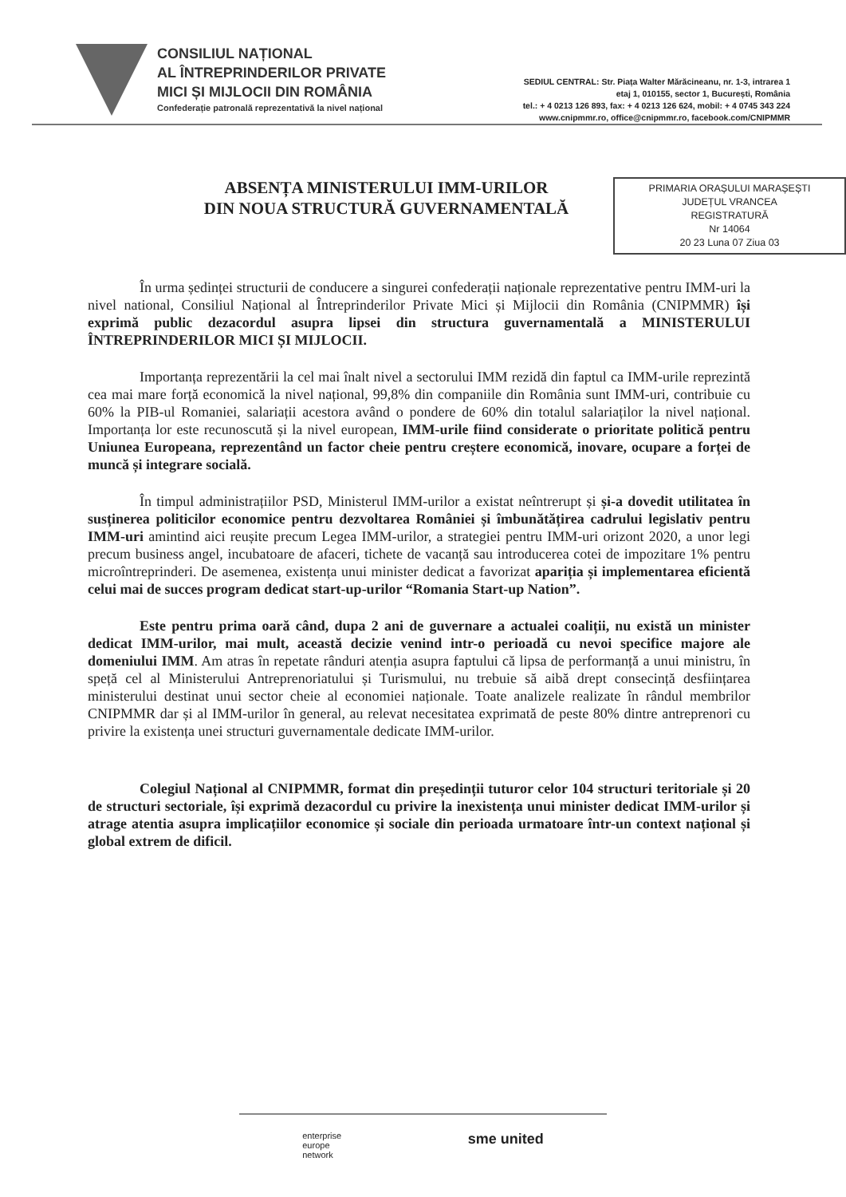CONSILIUL NAȚIONAL
AL ÎNTREPRINDERILOR PRIVATE
MICI ȘI MIJLOCII DIN ROMÂNIA
Confederație patronală reprezentativă la nivel național
SEDIUL CENTRAL: Str. Piața Walter Mărăcineanu, nr. 1-3, intrarea 1
etaj 1, 010155, sector 1, București, România
tel.: + 4 0213 126 893, fax: + 4 0213 126 624, mobil: + 4 0745 343 224
www.cnipmmr.ro, office@cnipmmr.ro, facebook.com/CNIPMMR
ABSENȚA MINISTERULUI IMM-URILOR
DIN NOUA STRUCTURĂ GUVERNAMENTALĂ
PRIMARIA ORAȘULUI MARAȘEȘTI
JUDEȚUL VRANCEA
REGISTRATURĂ
Nr 14064
20 23 Luna 07 Ziua 03
În urma ședinței structurii de conducere a singurei confederații naționale reprezentative pentru IMM-uri la nivel national, Consiliul Național al Întreprinderilor Private Mici și Mijlocii din România (CNIPMMR) își exprimă public dezacordul asupra lipsei din structura guvernamentală a MINISTERULUI ÎNTREPRINDERILOR MICI ȘI MIJLOCII.
Importanța reprezentării la cel mai înalt nivel a sectorului IMM rezidă din faptul ca IMM-urile reprezintă cea mai mare forță economică la nivel național, 99,8% din companiile din România sunt IMM-uri, contribuie cu 60% la PIB-ul Romaniei, salariații acestora având o pondere de 60% din totalul salariaților la nivel național. Importanța lor este recunoscută și la nivel european, IMM-urile fiind considerate o prioritate politică pentru Uniunea Europeana, reprezentând un factor cheie pentru creștere economică, inovare, ocupare a forței de muncă și integrare socială.
În timpul administrațiilor PSD, Ministerul IMM-urilor a existat neîntrerupt și și-a dovedit utilitatea în susținerea politicilor economice pentru dezvoltarea României și îmbunătățirea cadrului legislativ pentru IMM-uri amintind aici reușite precum Legea IMM-urilor, a strategiei pentru IMM-uri orizont 2020, a unor legi precum business angel, incubatoare de afaceri, tichete de vacanță sau introducerea cotei de impozitare 1% pentru microîntreprinderi. De asemenea, existența unui minister dedicat a favorizat apariția și implementarea eficientă celui mai de succes program dedicat start-up-urilor “Romania Start-up Nation”.
Este pentru prima oară când, dupa 2 ani de guvernare a actualei coaliții, nu există un minister dedicat IMM-urilor, mai mult, această decizie venind intr-o perioadă cu nevoi specifice majore ale domeniului IMM. Am atras în repetate rânduri atenția asupra faptului că lipsa de performanță a unui ministru, în speță cel al Ministerului Antreprenoriatului și Turismului, nu trebuie să aibă drept consecință desființarea ministerului destinat unui sector cheie al economiei naționale. Toate analizele realizate în rândul membrilor CNIPMMR dar și al IMM-urilor în general, au relevat necesitatea exprimată de peste 80% dintre antreprenori cu privire la existența unei structuri guvernamentale dedicate IMM-urilor.
Colegiul Național al CNIPMMR, format din președinții tuturor celor 104 structuri teritoriale și 20 de structuri sectoriale, își exprimă dezacordul cu privire la inexistența unui minister dedicat IMM-urilor și atrage atentia asupra implicațiilor economice și sociale din perioada urmatoare într-un context național și global extrem de dificil.
enterprise
europe
network
sme united